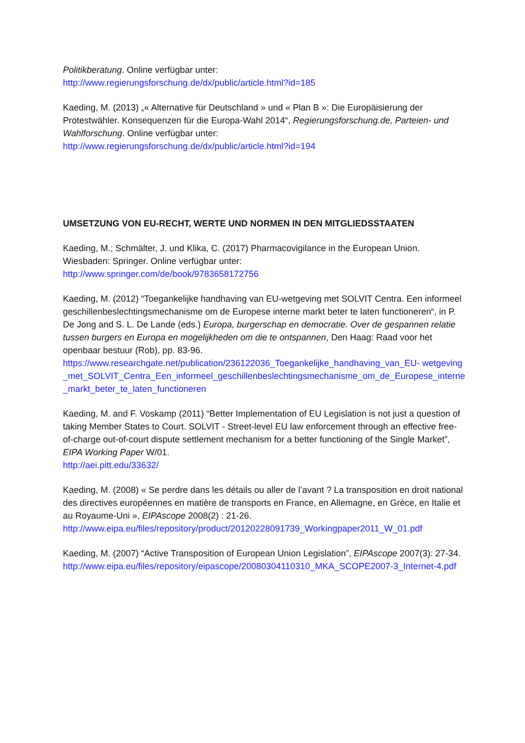Politikberatung. Online verfügbar unter:
http://www.regierungsforschung.de/dx/public/article.html?id=185
Kaeding, M. (2013) „« Alternative für Deutschland » und « Plan B »: Die Europäisierung der Protestwähler. Konsequenzen für die Europa-Wahl 2014“, Regierungsforschung.de, Parteien- und Wahlforschung. Online verfügbar unter:
http://www.regierungsforschung.de/dx/public/article.html?id=194
UMSETZUNG VON EU-RECHT, WERTE UND NORMEN IN DEN MITGLIEDSSTAATEN
Kaeding, M.; Schmälter, J. und Klika, C. (2017) Pharmacovigilance in the European Union. Wiesbaden: Springer. Online verfügbar unter:
http://www.springer.com/de/book/9783658172756
Kaeding, M. (2012) “Toegankelijke handhaving van EU-wetgeving met SOLVIT Centra. Een informeel geschillenbeslechtingsmechanisme om de Europese interne markt beter te laten functioneren“, in P. De Jong and S. L. De Lande (eds.) Europa, burgerschap en democratie. Over de gespannen relatie tussen burgers en Europa en mogelijkheden om die te ontspannen, Den Haag: Raad voor het openbaar bestuur (Rob), pp. 83-96.
https://www.researchgate.net/publication/236122036_Toegankelijke_handhaving_van_EU- wetgeving_met_SOLVIT_Centra_Een_informeel_geschillenbeslechtingsmechanisme_om_de_Europese_interne_markt_beter_te_laten_functioneren
Kaeding, M. and F. Voskamp (2011) “Better Implementation of EU Legislation is not just a question of taking Member States to Court. SOLVIT - Street-level EU law enforcement through an effective free-of-charge out-of-court dispute settlement mechanism for a better functioning of the Single Market”, EIPA Working Paper W/01.
http://aei.pitt.edu/33632/
Kaeding, M. (2008) « Se perdre dans les détails ou aller de l’avant ? La transposition en droit national des directives européennes en matière de transports en France, en Allemagne, en Grèce, en Italie et au Royaume-Uni », EIPAscope 2008(2) : 21-26.
http://www.eipa.eu/files/repository/product/20120228091739_Workingpaper2011_W_01.pdf
Kaeding, M. (2007) “Active Transposition of European Union Legislation”, EIPAscope 2007(3): 27-34.
http://www.eipa.eu/files/repository/eipascope/20080304110310_MKA_SCOPE2007-3_Internet-4.pdf